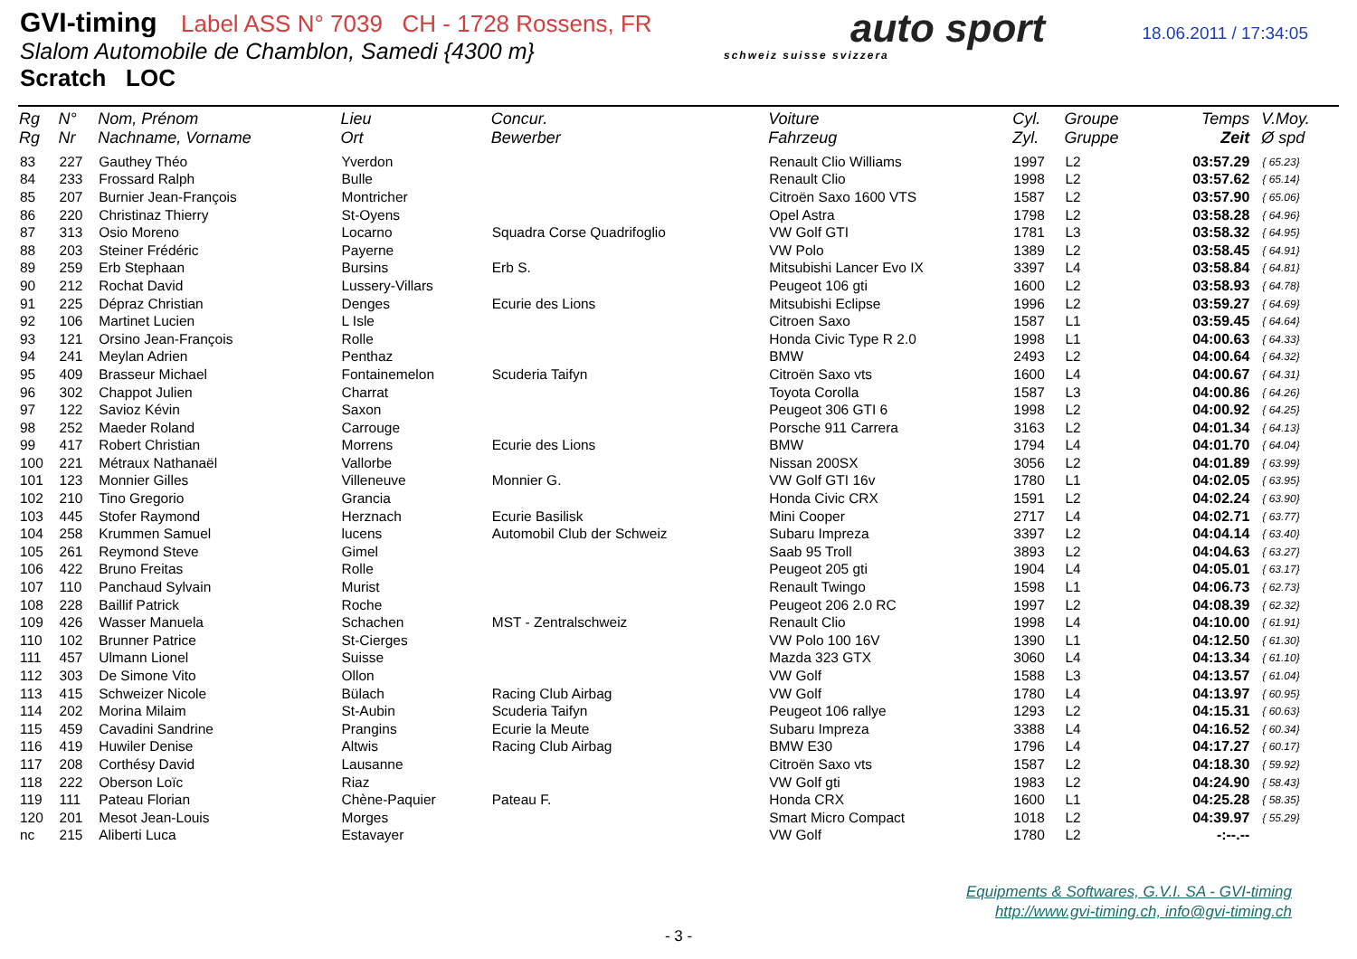GVI-timing Label ASS N° 7039 CH - 1728 Rossens, FR
Slalom Automobile de Chamblon, Samedi {4300 m}
Scratch LOC
auto sport
schweiz suisse svizzera
18.06.2011 / 17:34:05
| Rg Rg | N° Nr | Nom, Prénom Nachname, Vorname | Lieu Ort | Concur. Bewerber | Voiture Fahrzeug | Cyl. Zyl. | Groupe Gruppe | Temps Zeit | V.Moy. Ø spd |
| --- | --- | --- | --- | --- | --- | --- | --- | --- | --- |
| 83 | 227 | Gauthey Théo | Yverdon | | Renault Clio Williams | 1997 | L2 | 03:57.29 | { 65.23} |
| 84 | 233 | Frossard Ralph | Bulle | | Renault Clio | 1998 | L2 | 03:57.62 | { 65.14} |
| 85 | 207 | Burnier Jean-François | Montricher | | Citroën Saxo 1600 VTS | 1587 | L2 | 03:57.90 | { 65.06} |
| 86 | 220 | Christinaz Thierry | St-Oyens | | Opel Astra | 1798 | L2 | 03:58.28 | { 64.96} |
| 87 | 313 | Osio Moreno | Locarno | Squadra Corse Quadrifoglio | VW Golf GTI | 1781 | L3 | 03:58.32 | { 64.95} |
| 88 | 203 | Steiner Frédéric | Payerne | | VW Polo | 1389 | L2 | 03:58.45 | { 64.91} |
| 89 | 259 | Erb Stephaan | Bursins | Erb S. | Mitsubishi Lancer Evo IX | 3397 | L4 | 03:58.84 | { 64.81} |
| 90 | 212 | Rochat David | Lussery-Villars | | Peugeot 106 gti | 1600 | L2 | 03:58.93 | { 64.78} |
| 91 | 225 | Dépraz Christian | Denges | Ecurie des Lions | Mitsubishi Eclipse | 1996 | L2 | 03:59.27 | { 64.69} |
| 92 | 106 | Martinet Lucien | L Isle | | Citroen Saxo | 1587 | L1 | 03:59.45 | { 64.64} |
| 93 | 121 | Orsino Jean-François | Rolle | | Honda Civic Type R 2.0 | 1998 | L1 | 04:00.63 | { 64.33} |
| 94 | 241 | Meylan Adrien | Penthaz | | BMW | 2493 | L2 | 04:00.64 | { 64.32} |
| 95 | 409 | Brasseur Michael | Fontainemelon | Scuderia Taifyn | Citroën Saxo vts | 1600 | L4 | 04:00.67 | { 64.31} |
| 96 | 302 | Chappot Julien | Charrat | | Toyota Corolla | 1587 | L3 | 04:00.86 | { 64.26} |
| 97 | 122 | Savioz Kévin | Saxon | | Peugeot 306 GTI 6 | 1998 | L2 | 04:00.92 | { 64.25} |
| 98 | 252 | Maeder Roland | Carrouge | | Porsche 911 Carrera | 3163 | L2 | 04:01.34 | { 64.13} |
| 99 | 417 | Robert Christian | Morrens | Ecurie des Lions | BMW | 1794 | L4 | 04:01.70 | { 64.04} |
| 100 | 221 | Métraux Nathanaël | Vallorbe | | Nissan 200SX | 3056 | L2 | 04:01.89 | { 63.99} |
| 101 | 123 | Monnier Gilles | Villeneuve | Monnier G. | VW Golf GTI 16v | 1780 | L1 | 04:02.05 | { 63.95} |
| 102 | 210 | Tino Gregorio | Grancia | | Honda Civic CRX | 1591 | L2 | 04:02.24 | { 63.90} |
| 103 | 445 | Stofer Raymond | Herznach | Ecurie Basilisk | Mini Cooper | 2717 | L4 | 04:02.71 | { 63.77} |
| 104 | 258 | Krummen Samuel | lucens | Automobil Club der Schweiz | Subaru Impreza | 3397 | L2 | 04:04.14 | { 63.40} |
| 105 | 261 | Reymond Steve | Gimel | | Saab 95 Troll | 3893 | L2 | 04:04.63 | { 63.27} |
| 106 | 422 | Bruno Freitas | Rolle | | Peugeot 205 gti | 1904 | L4 | 04:05.01 | { 63.17} |
| 107 | 110 | Panchaud Sylvain | Murist | | Renault Twingo | 1598 | L1 | 04:06.73 | { 62.73} |
| 108 | 228 | Baillif Patrick | Roche | | Peugeot 206 2.0 RC | 1997 | L2 | 04:08.39 | { 62.32} |
| 109 | 426 | Wasser Manuela | Schachen | MST - Zentralschweiz | Renault Clio | 1998 | L4 | 04:10.00 | { 61.91} |
| 110 | 102 | Brunner Patrice | St-Cierges | | VW Polo 100 16V | 1390 | L1 | 04:12.50 | { 61.30} |
| 111 | 457 | Ulmann Lionel | Suisse | | Mazda 323 GTX | 3060 | L4 | 04:13.34 | { 61.10} |
| 112 | 303 | De Simone Vito | Ollon | | VW Golf | 1588 | L3 | 04:13.57 | { 61.04} |
| 113 | 415 | Schweizer Nicole | Bülach | Racing Club Airbag | VW Golf | 1780 | L4 | 04:13.97 | { 60.95} |
| 114 | 202 | Morina Milaim | St-Aubin | Scuderia Taifyn | Peugeot 106 rallye | 1293 | L2 | 04:15.31 | { 60.63} |
| 115 | 459 | Cavadini Sandrine | Prangins | Ecurie la Meute | Subaru Impreza | 3388 | L4 | 04:16.52 | { 60.34} |
| 116 | 419 | Huwiler Denise | Altwis | Racing Club Airbag | BMW E30 | 1796 | L4 | 04:17.27 | { 60.17} |
| 117 | 208 | Corthésy David | Lausanne | | Citroën Saxo vts | 1587 | L2 | 04:18.30 | { 59.92} |
| 118 | 222 | Oberson Loïc | Riaz | | VW Golf gti | 1983 | L2 | 04:24.90 | { 58.43} |
| 119 | 111 | Pateau Florian | Chène-Paquier | Pateau F. | Honda CRX | 1600 | L1 | 04:25.28 | { 58.35} |
| 120 | 201 | Mesot Jean-Louis | Morges | | Smart Micro Compact | 1018 | L2 | 04:39.97 | { 55.29} |
| nc | 215 | Aliberti Luca | Estavayer | | VW Golf | 1780 | L2 | -:--.-- | |
Equipments & Softwares, G.V.I. SA - GVI-timing
http://www.gvi-timing.ch, info@gvi-timing.ch
- 3 -